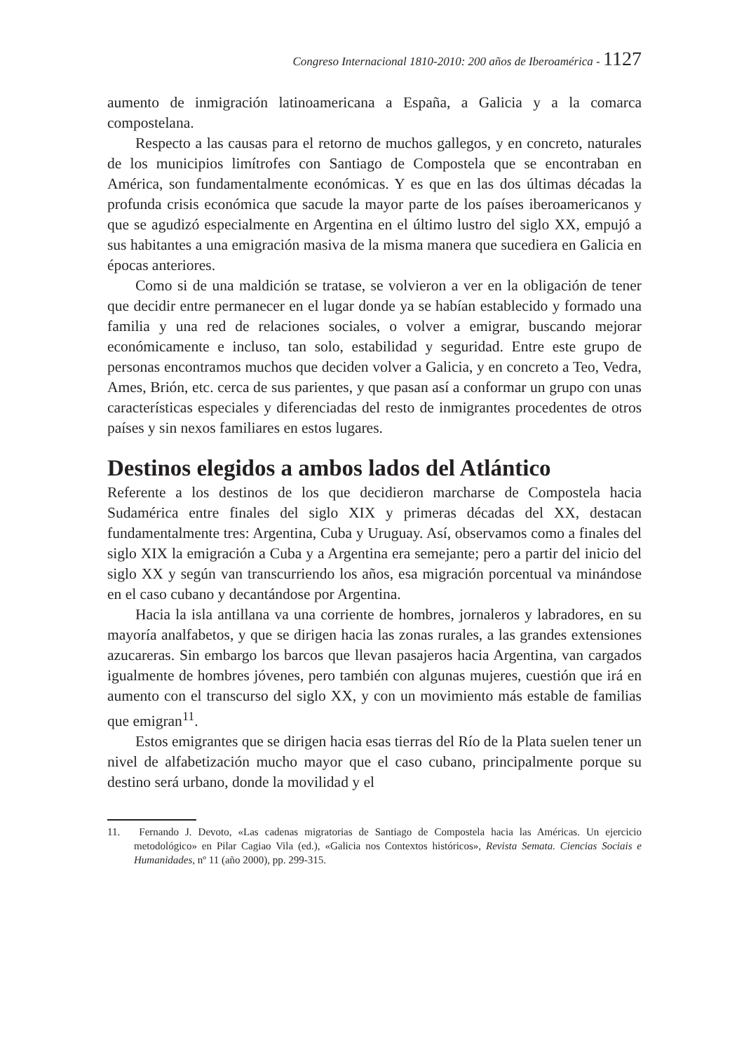Congreso Internacional 1810-2010: 200 años de Iberoamérica - 1127
aumento de inmigración latinoamericana a España, a Galicia y a la comarca compostelana.
Respecto a las causas para el retorno de muchos gallegos, y en concreto, naturales de los municipios limítrofes con Santiago de Compostela que se encontraban en América, son fundamentalmente económicas. Y es que en las dos últimas décadas la profunda crisis económica que sacude la mayor parte de los países iberoamericanos y que se agudizó especialmente en Argentina en el último lustro del siglo XX, empujó a sus habitantes a una emigración masiva de la misma manera que sucediera en Galicia en épocas anteriores.
Como si de una maldición se tratase, se volvieron a ver en la obligación de tener que decidir entre permanecer en el lugar donde ya se habían establecido y formado una familia y una red de relaciones sociales, o volver a emigrar, buscando mejorar económicamente e incluso, tan solo, estabilidad y seguridad. Entre este grupo de personas encontramos muchos que deciden volver a Galicia, y en concreto a Teo, Vedra, Ames, Brión, etc. cerca de sus parientes, y que pasan así a conformar un grupo con unas características especiales y diferenciadas del resto de inmigrantes procedentes de otros países y sin nexos familiares en estos lugares.
Destinos elegidos a ambos lados del Atlántico
Referente a los destinos de los que decidieron marcharse de Compostela hacia Sudamérica entre finales del siglo XIX y primeras décadas del XX, destacan fundamentalmente tres: Argentina, Cuba y Uruguay. Así, observamos como a finales del siglo XIX la emigración a Cuba y a Argentina era semejante; pero a partir del inicio del siglo XX y según van transcurriendo los años, esa migración porcentual va minándose en el caso cubano y decantándose por Argentina.
Hacia la isla antillana va una corriente de hombres, jornaleros y labradores, en su mayoría analfabetos, y que se dirigen hacia las zonas rurales, a las grandes extensiones azucareras. Sin embargo los barcos que llevan pasajeros hacia Argentina, van cargados igualmente de hombres jóvenes, pero también con algunas mujeres, cuestión que irá en aumento con el transcurso del siglo XX, y con un movimiento más estable de familias que emigran<sup>11</sup>.
Estos emigrantes que se dirigen hacia esas tierras del Río de la Plata suelen tener un nivel de alfabetización mucho mayor que el caso cubano, principalmente porque su destino será urbano, donde la movilidad y el
11. Fernando J. Devoto, «Las cadenas migratorias de Santiago de Compostela hacia las Américas. Un ejercicio metodológico» en Pilar Cagiao Vila (ed.), «Galicia nos Contextos históricos», Revista Semata. Ciencias Sociais e Humanidades, nº 11 (año 2000), pp. 299-315.